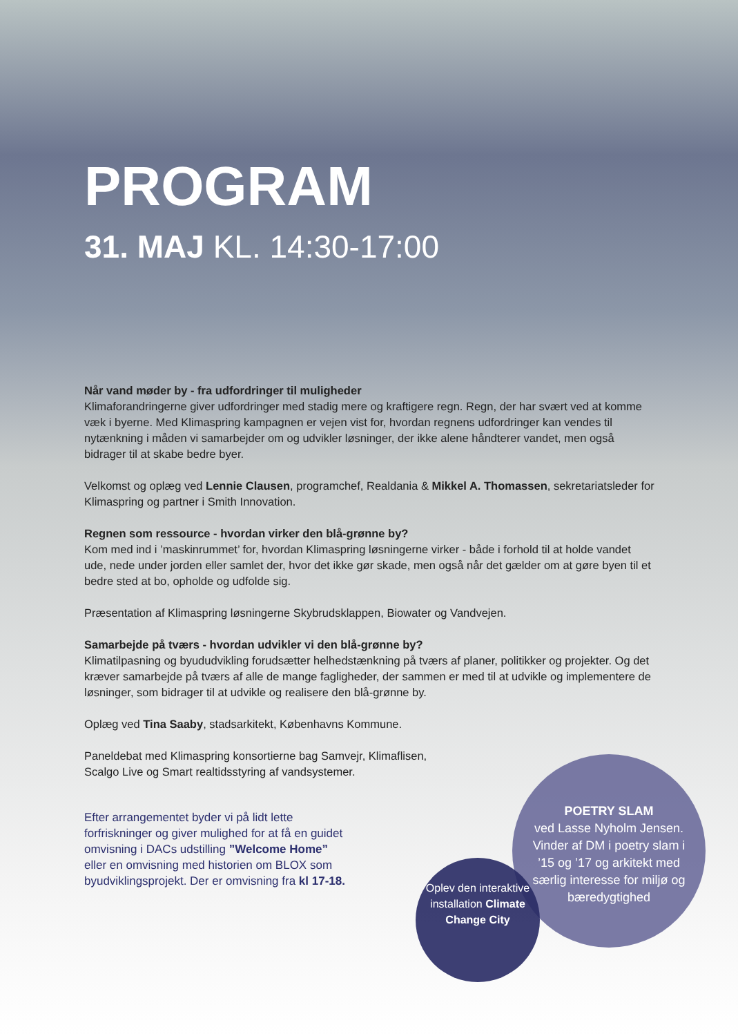PROGRAM
31. MAJ KL. 14:30-17:00
Når vand møder by - fra udfordringer til muligheder
Klimaforandringerne giver udfordringer med stadig mere og kraftigere regn. Regn, der har svært ved at komme væk i byerne. Med Klimaspring kampagnen er vejen vist for, hvordan regnens udfordringer kan vendes til nytænkning i måden vi samarbejder om og udvikler løsninger, der ikke alene håndterer vandet, men også bidrager til at skabe bedre byer.
Velkomst og oplæg ved Lennie Clausen, programchef, Realdania & Mikkel A. Thomassen, sekretariatsleder for Klimaspring og partner i Smith Innovation.
Regnen som ressource - hvordan virker den blå-grønne by?
Kom med ind i ’maskinrummet’ for, hvordan Klimaspring løsningerne virker - både i forhold til at holde vandet ude, nede under jorden eller samlet der, hvor det ikke gør skade, men også når det gælder om at gøre byen til et bedre sted at bo, opholde og udfolde sig.
Præsentation af Klimaspring løsningerne Skybrudsklappen, Biowater og Vandvejen.
Samarbejde på tværs - hvordan udvikler vi den blå-grønne by?
Klimatilpasning og byududvikling forudsætter helhedstænkning på tværs af planer, politikker og projekter. Og det kræver samarbejde på tværs af alle de mange fagligheder, der sammen er med til at udvikle og implementere de løsninger, som bidrager til at udvikle og realisere den blå-grønne by.
Oplæg ved Tina Saaby, stadsarkitekt, Københavns Kommune.
Paneldebat med Klimaspring konsortierne bag Samvejr, Klimaflisen,
Scalgo Live og Smart realtidsstyring af vandsystemer.
Efter arrangementet byder vi på lidt lette forfriskninger og giver mulighed for at få en guidet omvisning i DACs udstilling ”Welcome Home” eller en omvisning med historien om BLOX som byudviklingsprojekt. Der er omvisning fra kl 17-18.
POETRY SLAM
ved Lasse Nyholm Jensen. Vinder af DM i poetry slam i ’15 og ’17 og arkitekt med særlig interesse for miljø og bæredygtighed
Oplev den interaktive installation Climate Change City